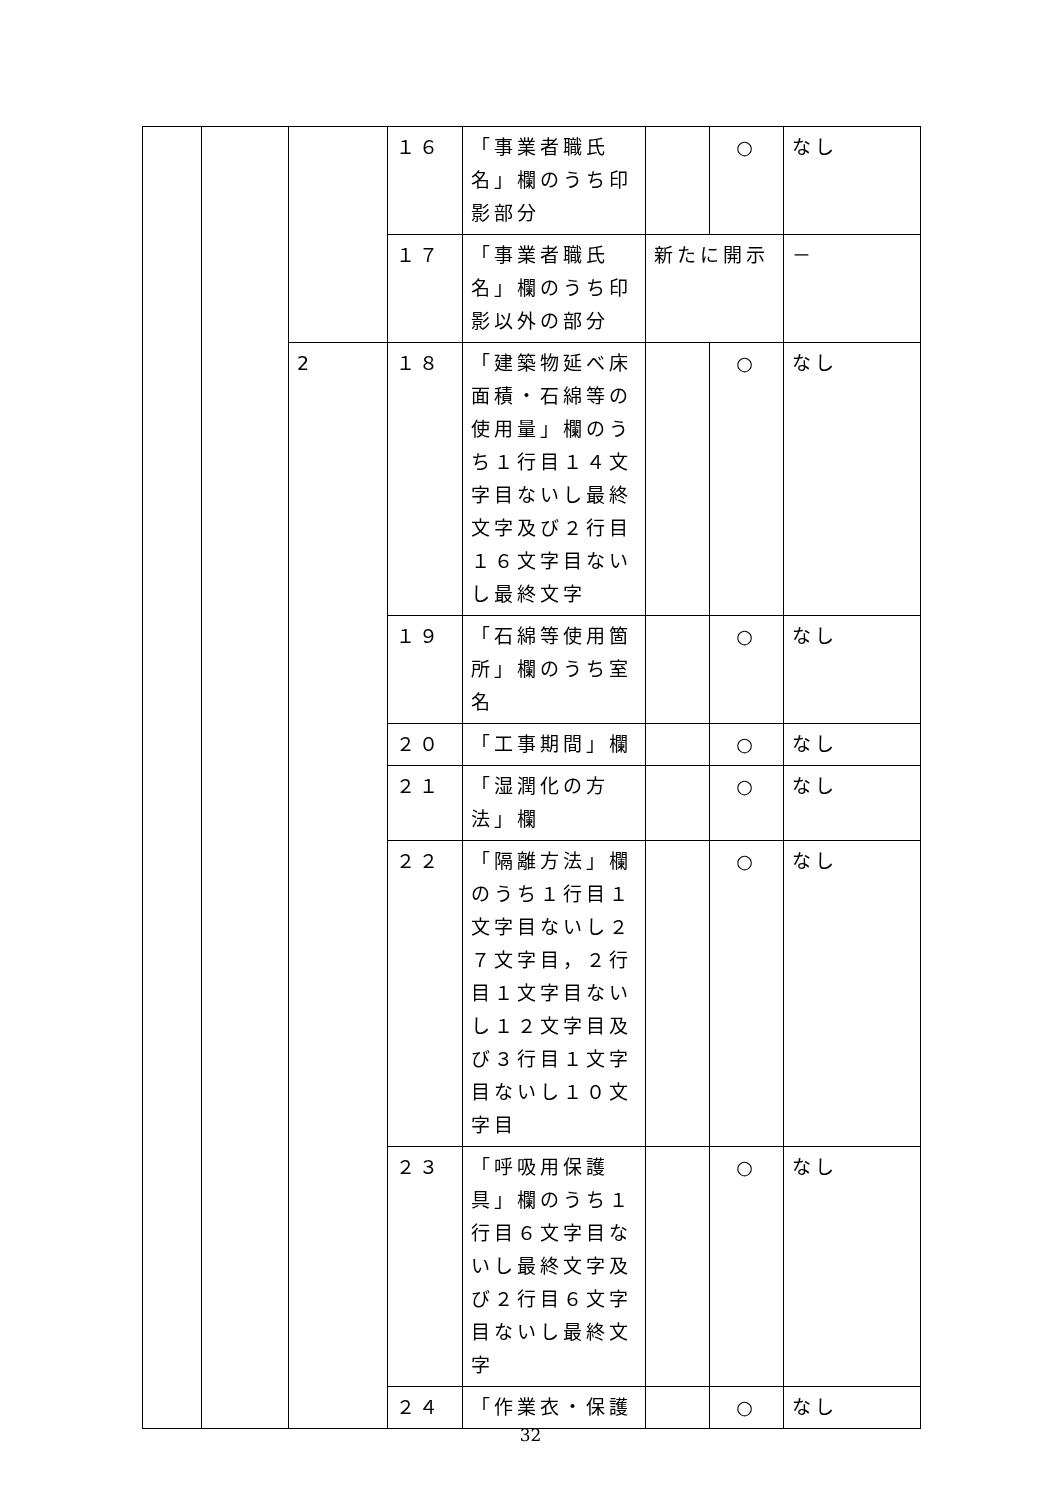| | | | １６ | 「事業者職氏名」欄のうち印影部分 | | ○ | なし |
| | | | １７ | 「事業者職氏名」欄のうち印影以外の部分 | 新たに開示 | | － |
| | | 2 | １８ | 「建築物延べ床面積・石綿等の使用量」欄のうち１行目１４文字目ないし最終文字及び２行目１６文字目ないし最終文字 | | ○ | なし |
| | | | １９ | 「石綿等使用箇所」欄のうち室名 | | ○ | なし |
| | | | ２０ | 「工事期間」欄 | | ○ | なし |
| | | | ２１ | 「湿潤化の方法」欄 | | ○ | なし |
| | | | ２２ | 「隔離方法」欄のうち１行目１文字目ないし２７文字目，２行目１文字目ないし１２文字目及び３行目１文字目ないし１０文字目 | | ○ | なし |
| | | | ２３ | 「呼吸用保護具」欄のうち１行目６文字目ないし最終文字及び２行目６文字目ないし最終文字 | | ○ | なし |
| | | | ２４ | 「作業衣・保護 | | ○ | なし |
32